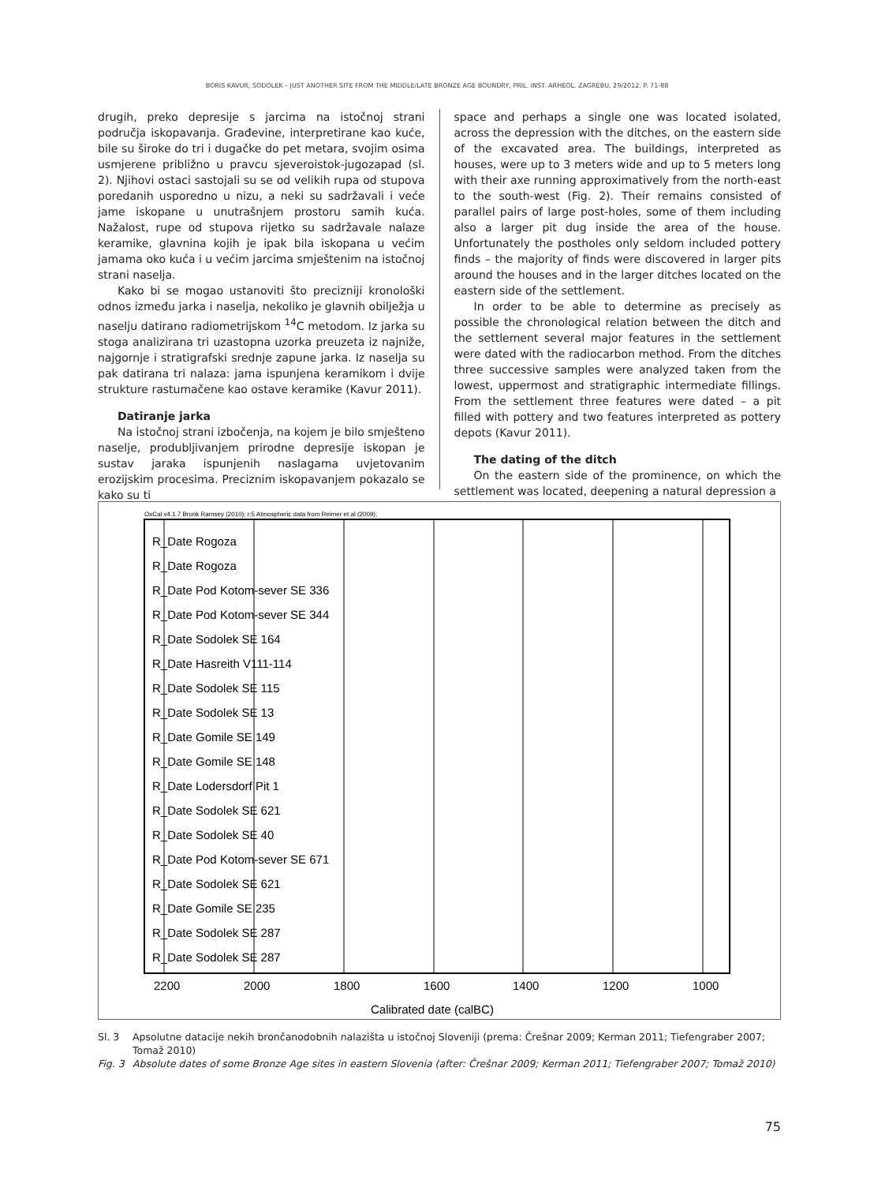BORIS KAVUR, SODOLEK – JUST ANOTHER SITE FROM THE MIDDLE/LATE BRONZE AGE BOUNDRY, PRIL. INST. ARHEOL. ZAGREBU, 29/2012, P. 71-88
drugih, preko depresije s jarcima na istočnoj strani područja iskopavanja. Građevine, interpretirane kao kuće, bile su široke do tri i dugačke do pet metara, svojim osima usmjerene približno u pravcu sjeveroistok-jugozapad (sl. 2). Njihovi ostaci sastojali su se od velikih rupa od stupova poredanih usporedno u nizu, a neki su sadržavali i veće jame iskopane u unutrašnjem prostoru samih kuća. Nažalost, rupe od stupova rijetko su sadržavale nalaze keramike, glavnina kojih je ipak bila iskopana u većim jamama oko kuća i u većim jarcima smještenim na istočnoj strani naselja.
Kako bi se mogao ustanoviti što precizniji kronološki odnos između jarka i naselja, nekoliko je glavnih obilježja u naselju datirano radiometrijskom <sup>14</sup>C metodom. Iz jarka su stoga analizirana tri uzastopna uzorka preuzeta iz najniže, najgornje i stratigrafski srednje zapune jarka. Iz naselja su pak datirana tri nalaza: jama ispunjena keramikom i dvije strukture rastumačene kao ostave keramike (Kavur 2011).
Datiranje jarka
Na istočnoj strani izbočenja, na kojem je bilo smješteno naselje, produbljivanjem prirodne depresije iskopan je sustav jaraka ispunjenih naslagama uvjetovanim erozijskim procesima. Preciznim iskopavanjem pokazalo se kako su ti
space and perhaps a single one was located isolated, across the depression with the ditches, on the eastern side of the excavated area. The buildings, interpreted as houses, were up to 3 meters wide and up to 5 meters long with their axe running approximatively from the north-east to the south-west (Fig. 2). Their remains consisted of parallel pairs of large post-holes, some of them including also a larger pit dug inside the area of the house. Unfortunately the postholes only seldom included pottery finds – the majority of finds were discovered in larger pits around the houses and in the larger ditches located on the eastern side of the settlement.
In order to be able to determine as precisely as possible the chronological relation between the ditch and the settlement several major features in the settlement were dated with the radiocarbon method. From the ditches three successive samples were analyzed taken from the lowest, uppermost and stratigraphic intermediate fillings. From the settlement three features were dated – a pit filled with pottery and two features interpreted as pottery depots (Kavur 2011).
The dating of the ditch
On the eastern side of the prominence, on which the settlement was located, deepening a natural depression a
OxCal v4.1.7 Bronk Ramsey (2010); r:5 Atmospheric data from Reimer et al (2009);
R_Date Rogoza
R_Date Rogoza
R_Date Pod Kotom-sever SE 336
R_Date Pod Kotom-sever SE 344
R_Date Sodolek SE 164
R_Date Hasreith V111-114
R_Date Sodolek SE 115
R_Date Sodolek SE 13
R_Date Gomile SE 149
R_Date Gomile SE 148
R_Date Lodersdorf Pit 1
R_Date Sodolek SE 621
R_Date Sodolek SE 40
R_Date Pod Kotom-sever SE 671
R_Date Sodolek SE 621
R_Date Gomile SE 235
R_Date Sodolek SE 287
R_Date Sodolek SE 287
2200
2000
1800
1600
1400
1200
1000
Calibrated date (calBC)
Sl. 3 Apsolutne datacije nekih brončanodobnih nalazišta u istočnoj Sloveniji (prema: Črešnar 2009; Kerman 2011; Tiefengraber 2007; Tomaž 2010)
Fig. 3 Absolute dates of some Bronze Age sites in eastern Slovenia (after: Črešnar 2009; Kerman 2011; Tiefengraber 2007; Tomaž 2010)
75